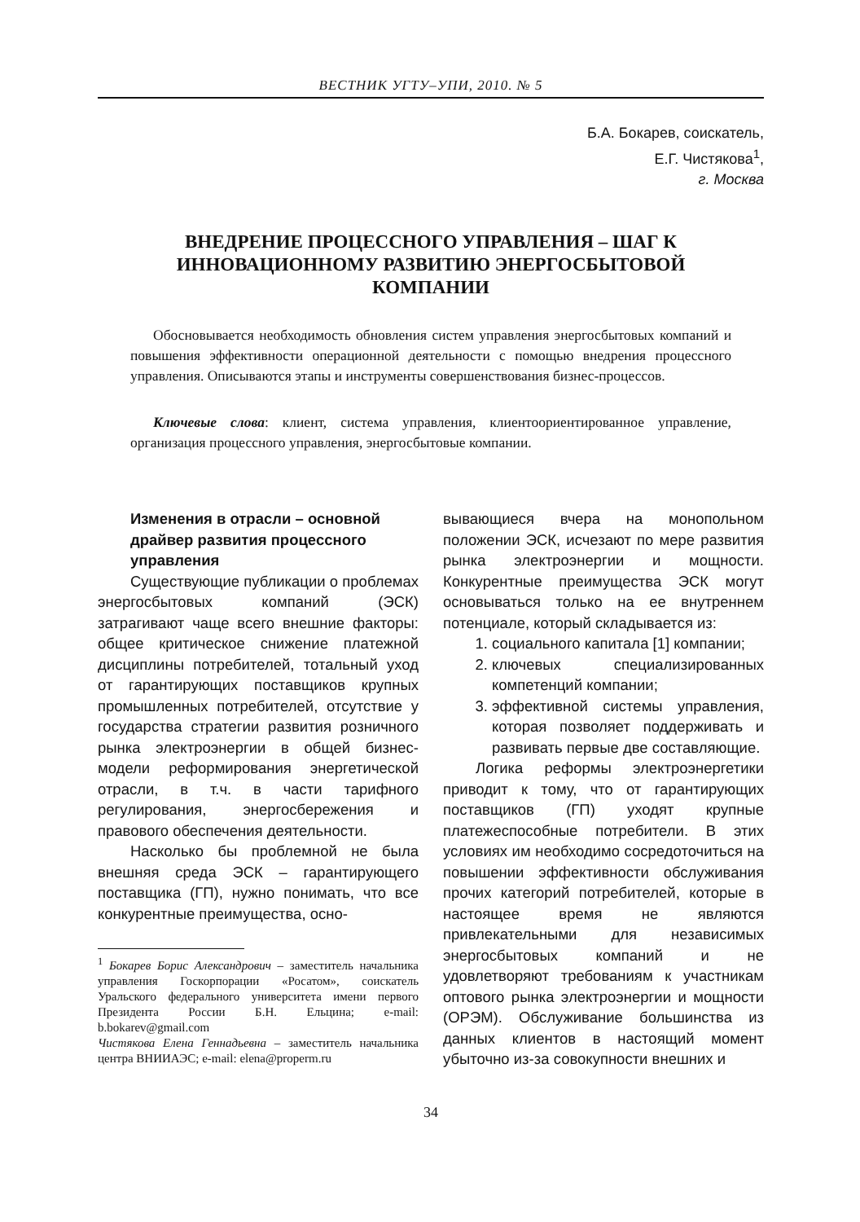ВЕСТНИК УГТУ–УПИ, 2010. № 5
Б.А. Бокарев, соискатель,
Е.Г. Чистякова<sup>1</sup>,
г. Москва
ВНЕДРЕНИЕ ПРОЦЕССНОГО УПРАВЛЕНИЯ – ШАГ К ИННОВАЦИОННОМУ РАЗВИТИЮ ЭНЕРГОСБЫТОВОЙ КОМПАНИИ
Обосновывается необходимость обновления систем управления энергосбытовых компаний и повышения эффективности операционной деятельности с помощью внедрения процессного управления. Описываются этапы и инструменты совершенствования бизнес-процессов.
Ключевые слова: клиент, система управления, клиентоориентированное управление, организация процессного управления, энергосбытовые компании.
Изменения в отрасли – основной драйвер развития процессного управления
Существующие публикации о проблемах энергосбытовых компаний (ЭСК) затрагивают чаще всего внешние факторы: общее критическое снижение платежной дисциплины потребителей, тотальный уход от гарантирующих поставщиков крупных промышленных потребителей, отсутствие у государства стратегии развития розничного рынка электроэнергии в общей бизнес-модели реформирования энергетической отрасли, в т.ч. в части тарифного регулирования, энергосбережения и правового обеспечения деятельности.
Насколько бы проблемной не была внешняя среда ЭСК – гарантирующего поставщика (ГП), нужно понимать, что все конкурентные преимущества, осно-
<sup>1</sup> Бокарев Борис Александрович – заместитель начальника управления Госкорпорации «Росатом», соискатель Уральского федерального университета имени первого Президента России Б.Н. Ельцина; e-mail: b.bokarev@gmail.com
Чистякова Елена Геннадьевна – заместитель начальника центра ВНИИАЭС; e-mail: elena@properm.ru
вывающиеся вчера на монопольном положении ЭСК, исчезают по мере развития рынка электроэнергии и мощности. Конкурентные преимущества ЭСК могут основываться только на ее внутреннем потенциале, который складывается из:
1. социального капитала [1] компании;
2. ключевых специализированных компетенций компании;
3. эффективной системы управления, которая позволяет поддерживать и развивать первые две составляющие.
Логика реформы электроэнергетики приводит к тому, что от гарантирующих поставщиков (ГП) уходят крупные платежеспособные потребители. В этих условиях им необходимо сосредоточиться на повышении эффективности обслуживания прочих категорий потребителей, которые в настоящее время не являются привлекательными для независимых энергосбытовых компаний и не удовлетворяют требованиям к участникам оптового рынка электроэнергии и мощности (ОРЭМ). Обслуживание большинства из данных клиентов в настоящий момент убыточно из-за совокупности внешних и
34